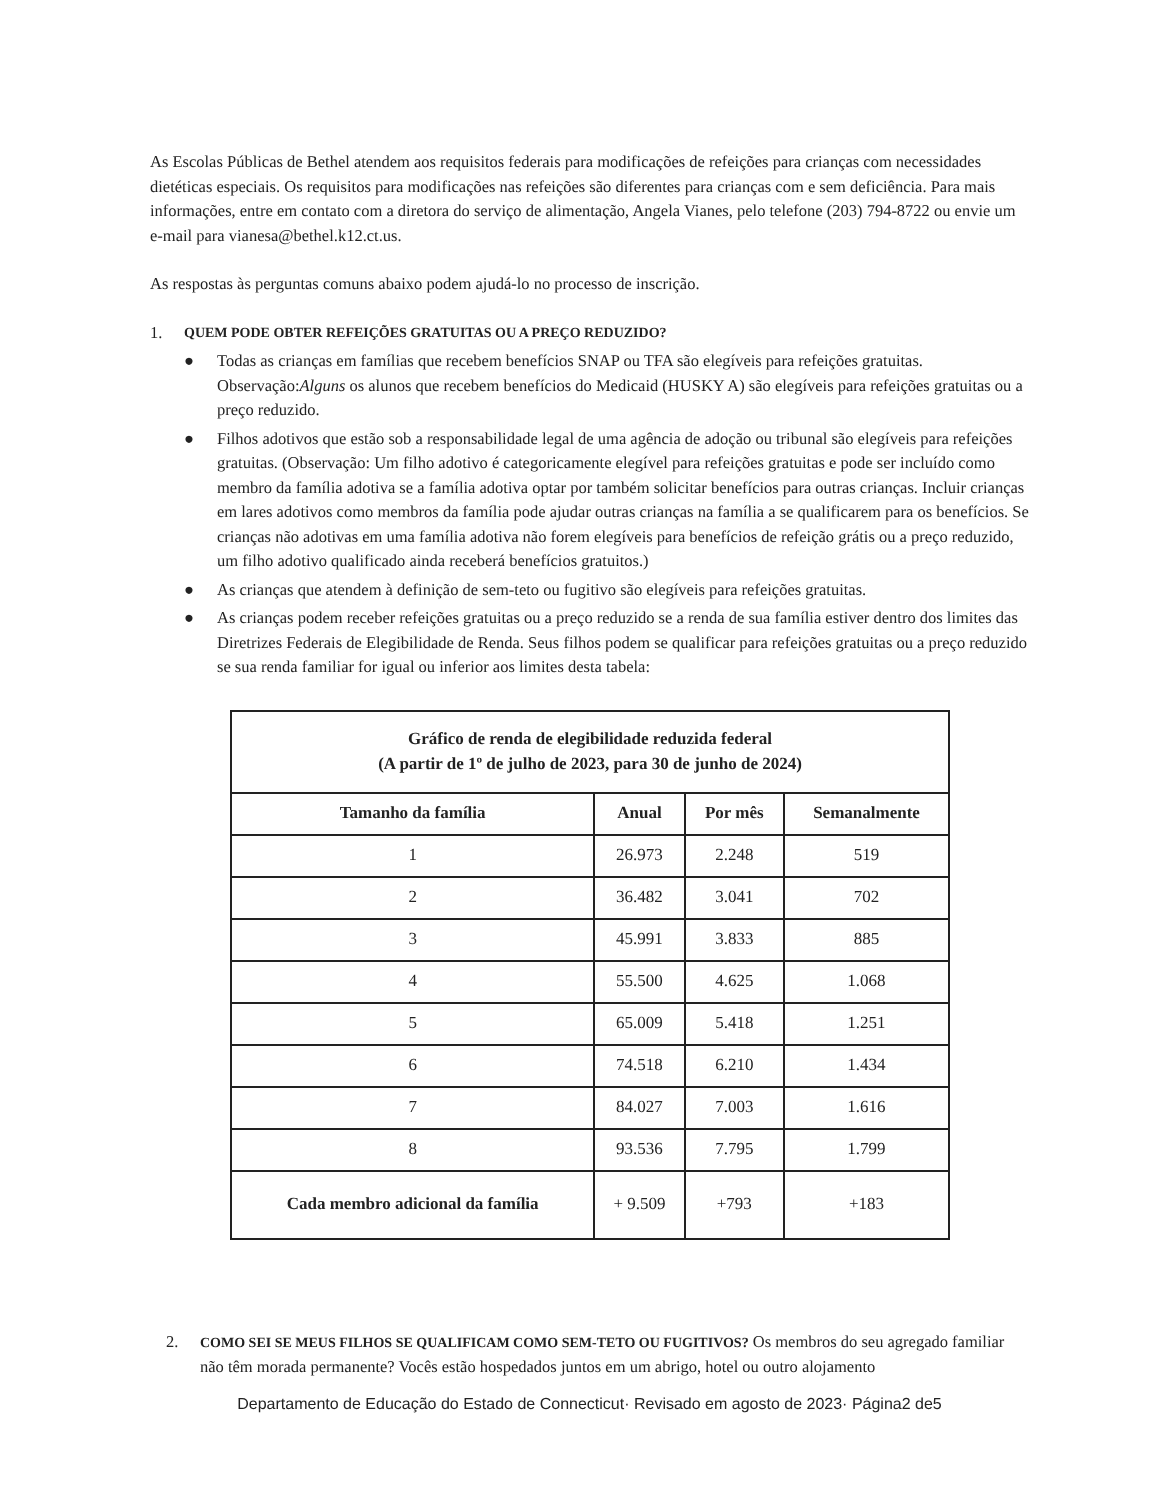As Escolas Públicas de Bethel atendem aos requisitos federais para modificações de refeições para crianças com necessidades dietéticas especiais. Os requisitos para modificações nas refeições são diferentes para crianças com e sem deficiência. Para mais informações, entre em contato com a diretora do serviço de alimentação, Angela Vianes, pelo telefone (203) 794-8722 ou envie um e-mail para vianesa@bethel.k12.ct.us.
As respostas às perguntas comuns abaixo podem ajudá-lo no processo de inscrição.
1. QUEM PODE OBTER REFEIÇÕES GRATUITAS OU A PREÇO REDUZIDO?
● Todas as crianças em famílias que recebem benefícios SNAP ou TFA são elegíveis para refeições gratuitas. Observação:Alguns os alunos que recebem benefícios do Medicaid (HUSKY A) são elegíveis para refeições gratuitas ou a preço reduzido.
● Filhos adotivos que estão sob a responsabilidade legal de uma agência de adoção ou tribunal são elegíveis para refeições gratuitas. (Observação: Um filho adotivo é categoricamente elegível para refeições gratuitas e pode ser incluído como membro da família adotiva se a família adotiva optar por também solicitar benefícios para outras crianças. Incluir crianças em lares adotivos como membros da família pode ajudar outras crianças na família a se qualificarem para os benefícios. Se crianças não adotivas em uma família adotiva não forem elegíveis para benefícios de refeição grátis ou a preço reduzido, um filho adotivo qualificado ainda receberá benefícios gratuitos.)
● As crianças que atendem à definição de sem-teto ou fugitivo são elegíveis para refeições gratuitas.
● As crianças podem receber refeições gratuitas ou a preço reduzido se a renda de sua família estiver dentro dos limites das Diretrizes Federais de Elegibilidade de Renda. Seus filhos podem se qualificar para refeições gratuitas ou a preço reduzido se sua renda familiar for igual ou inferior aos limites desta tabela:
| Gráfico de renda de elegibilidade reduzida federal (A partir de 1º de julho de 2023, para 30 de junho de 2024) | | | |
| --- | --- | --- | --- |
| Tamanho da família | Anual | Por mês | Semanalmente |
| 1 | 26.973 | 2.248 | 519 |
| 2 | 36.482 | 3.041 | 702 |
| 3 | 45.991 | 3.833 | 885 |
| 4 | 55.500 | 4.625 | 1.068 |
| 5 | 65.009 | 5.418 | 1.251 |
| 6 | 74.518 | 6.210 | 1.434 |
| 7 | 84.027 | 7.003 | 1.616 |
| 8 | 93.536 | 7.795 | 1.799 |
| Cada membro adicional da família | + 9.509 | +793 | +183 |
2. COMO SEI SE MEUS FILHOS SE QUALIFICAM COMO SEM-TETO OU FUGITIVOS? Os membros do seu agregado familiar não têm morada permanente? Vocês estão hospedados juntos em um abrigo, hotel ou outro alojamento
Departamento de Educação do Estado de Connecticut· Revisado em agosto de 2023· Página2 de5